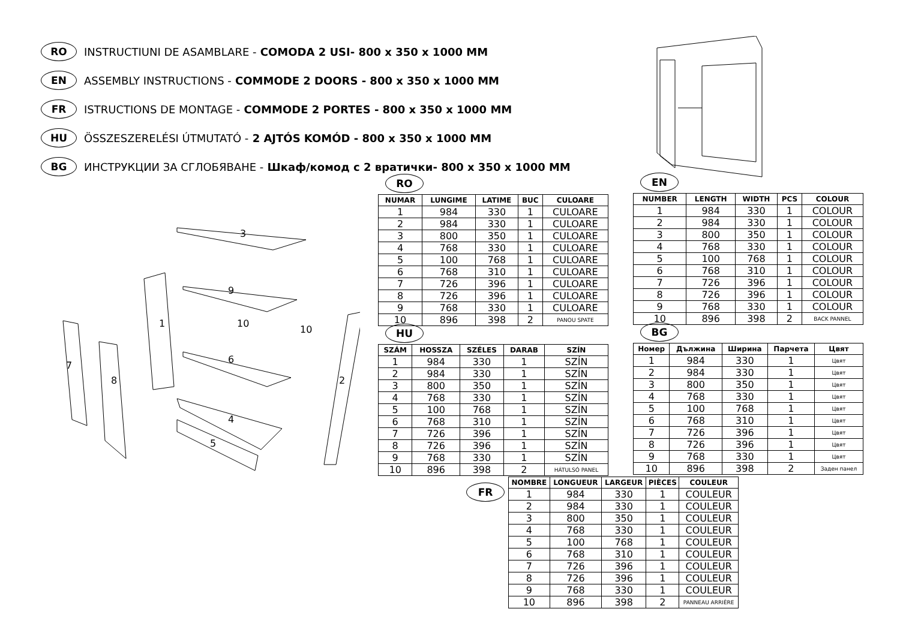RO INSTRUCTIUNI DE ASAMBLARE - COMODA 2 USI- 800 x 350 x 1000 MM
EN ASSEMBLY INSTRUCTIONS - COMMODE 2 DOORS - 800 x 350 x 1000 MM
FR ISTRUCTIONS DE MONTAGE - COMMODE 2 PORTES - 800 x 350 x 1000 MM
HU ÖSSZESZERELÉSI ÚTMUTATÓ - 2 AJTÓS KOMÓD - 800 x 350 x 1000 MM
BG ИНСТРУКЦИИ ЗА СГЛОБЯВАНЕ - Шкаф/комод с 2 вратички- 800 x 350 x 1000 MM
3
9
10
10
1
6
7
8
2
4
5
RO
| NUMAR | LUNGIME | LATIME | BUC | CULOARE |
| --- | --- | --- | --- | --- |
| 1 | 984 | 330 | 1 | CULOARE |
| 2 | 984 | 330 | 1 | CULOARE |
| 3 | 800 | 350 | 1 | CULOARE |
| 4 | 768 | 330 | 1 | CULOARE |
| 5 | 100 | 768 | 1 | CULOARE |
| 6 | 768 | 310 | 1 | CULOARE |
| 7 | 726 | 396 | 1 | CULOARE |
| 8 | 726 | 396 | 1 | CULOARE |
| 9 | 768 | 330 | 1 | CULOARE |
| 10 | 896 | 398 | 2 | PANOU SPATE |
EN
| NUMBER | LENGTH | WIDTH | PCS | COLOUR |
| --- | --- | --- | --- | --- |
| 1 | 984 | 330 | 1 | COLOUR |
| 2 | 984 | 330 | 1 | COLOUR |
| 3 | 800 | 350 | 1 | COLOUR |
| 4 | 768 | 330 | 1 | COLOUR |
| 5 | 100 | 768 | 1 | COLOUR |
| 6 | 768 | 310 | 1 | COLOUR |
| 7 | 726 | 396 | 1 | COLOUR |
| 8 | 726 | 396 | 1 | COLOUR |
| 9 | 768 | 330 | 1 | COLOUR |
| 10 | 896 | 398 | 2 | BACK PANNEL |
HU
| SZÁM | HOSSZA | SZÉLES | DARAB | SZÍN |
| --- | --- | --- | --- | --- |
| 1 | 984 | 330 | 1 | SZÍN |
| 2 | 984 | 330 | 1 | SZÍN |
| 3 | 800 | 350 | 1 | SZÍN |
| 4 | 768 | 330 | 1 | SZÍN |
| 5 | 100 | 768 | 1 | SZÍN |
| 6 | 768 | 310 | 1 | SZÍN |
| 7 | 726 | 396 | 1 | SZÍN |
| 8 | 726 | 396 | 1 | SZÍN |
| 9 | 768 | 330 | 1 | SZÍN |
| 10 | 896 | 398 | 2 | HÁTULSÓ PANEL |
BG
| Номер | Дължина | Ширина | Парчета | Цвят |
| --- | --- | --- | --- | --- |
| 1 | 984 | 330 | 1 | Цвят |
| 2 | 984 | 330 | 1 | Цвят |
| 3 | 800 | 350 | 1 | Цвят |
| 4 | 768 | 330 | 1 | Цвят |
| 5 | 100 | 768 | 1 | Цвят |
| 6 | 768 | 310 | 1 | Цвят |
| 7 | 726 | 396 | 1 | Цвят |
| 8 | 726 | 396 | 1 | Цвят |
| 9 | 768 | 330 | 1 | Цвят |
| 10 | 896 | 398 | 2 | Заден панел |
FR
| NOMBRE | LONGUEUR | LARGEUR | PIÈCES | COULEUR |
| --- | --- | --- | --- | --- |
| 1 | 984 | 330 | 1 | COULEUR |
| 2 | 984 | 330 | 1 | COULEUR |
| 3 | 800 | 350 | 1 | COULEUR |
| 4 | 768 | 330 | 1 | COULEUR |
| 5 | 100 | 768 | 1 | COULEUR |
| 6 | 768 | 310 | 1 | COULEUR |
| 7 | 726 | 396 | 1 | COULEUR |
| 8 | 726 | 396 | 1 | COULEUR |
| 9 | 768 | 330 | 1 | COULEUR |
| 10 | 896 | 398 | 2 | PANNEAU ARRIÈRE |